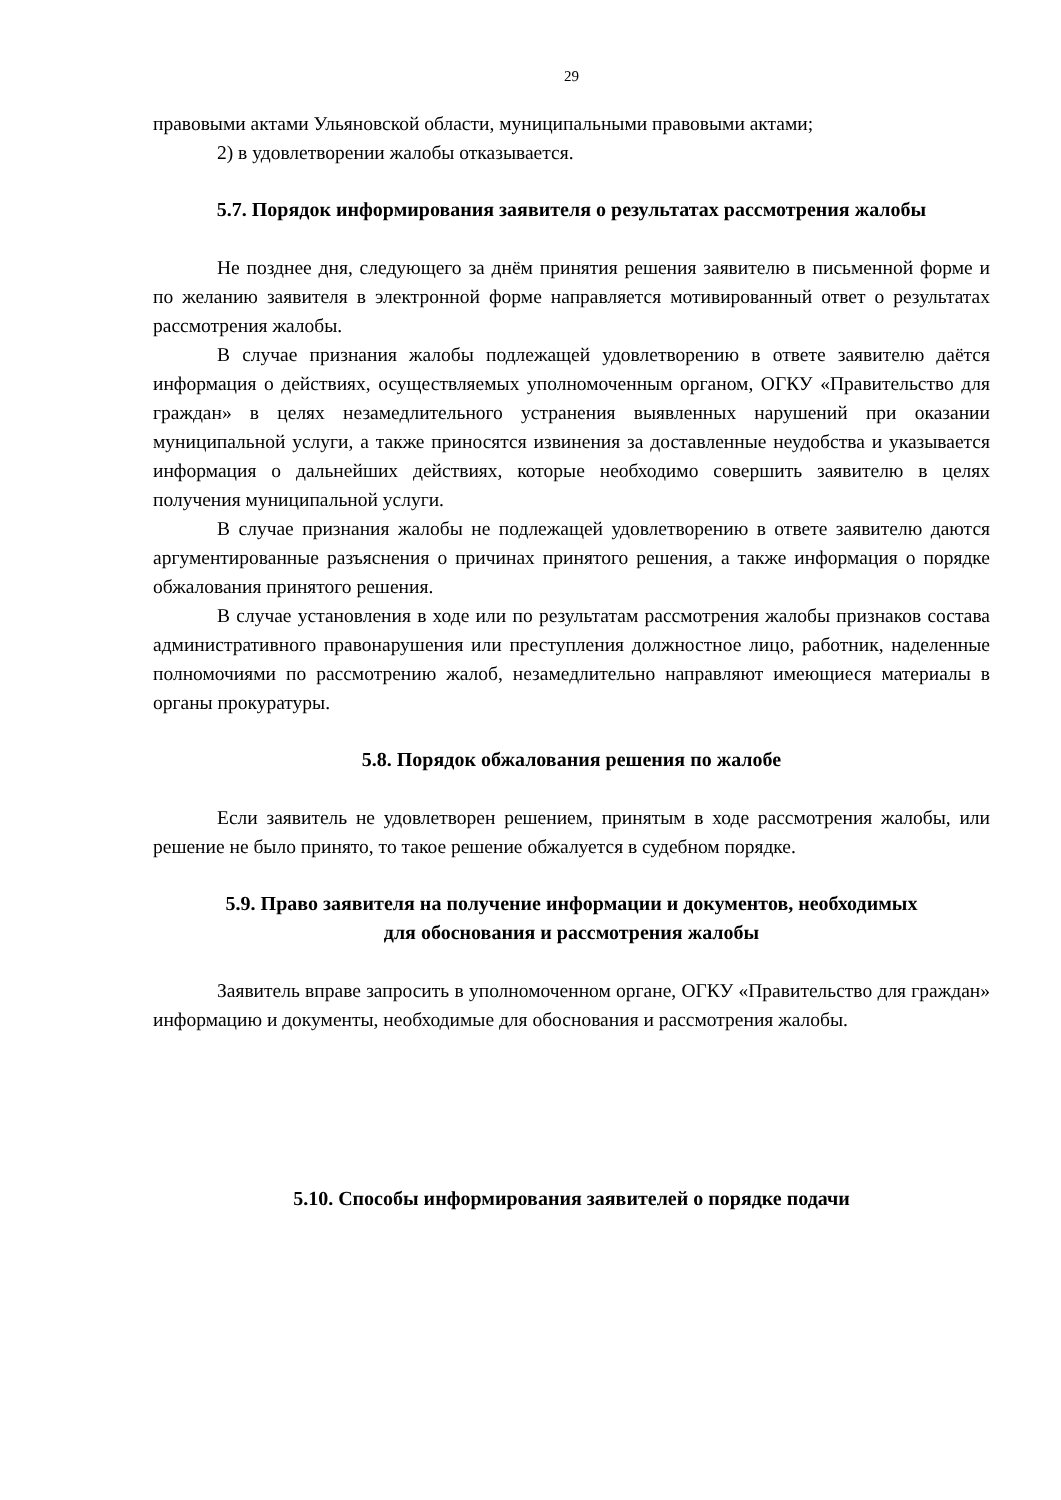29
правовыми актами Ульяновской области, муниципальными правовыми актами;
2) в удовлетворении жалобы отказывается.
5.7. Порядок информирования заявителя о результатах рассмотрения жалобы
Не позднее дня, следующего за днём принятия решения заявителю в письменной форме и по желанию заявителя в электронной форме направляется мотивированный ответ о результатах рассмотрения жалобы.
В случае признания жалобы подлежащей удовлетворению в ответе заявителю даётся информация о действиях, осуществляемых уполномоченным органом, ОГКУ «Правительство для граждан» в целях незамедлительного устранения выявленных нарушений при оказании муниципальной услуги, а также приносятся извинения за доставленные неудобства и указывается информация о дальнейших действиях, которые необходимо совершить заявителю в целях получения муниципальной услуги.
В случае признания жалобы не подлежащей удовлетворению в ответе заявителю даются аргументированные разъяснения о причинах принятого решения, а также информация о порядке обжалования принятого решения.
В случае установления в ходе или по результатам рассмотрения жалобы признаков состава административного правонарушения или преступления должностное лицо, работник, наделенные полномочиями по рассмотрению жалоб, незамедлительно направляют имеющиеся материалы в органы прокуратуры.
5.8. Порядок обжалования решения по жалобе
Если заявитель не удовлетворен решением, принятым в ходе рассмотрения жалобы, или решение не было принято, то такое решение обжалуется в судебном порядке.
5.9. Право заявителя на получение информации и документов, необходимых
для обоснования и рассмотрения жалобы
Заявитель вправе запросить в уполномоченном органе, ОГКУ «Правительство для граждан» информацию и документы, необходимые для обоснования и рассмотрения жалобы.
5.10. Способы информирования заявителей о порядке подачи